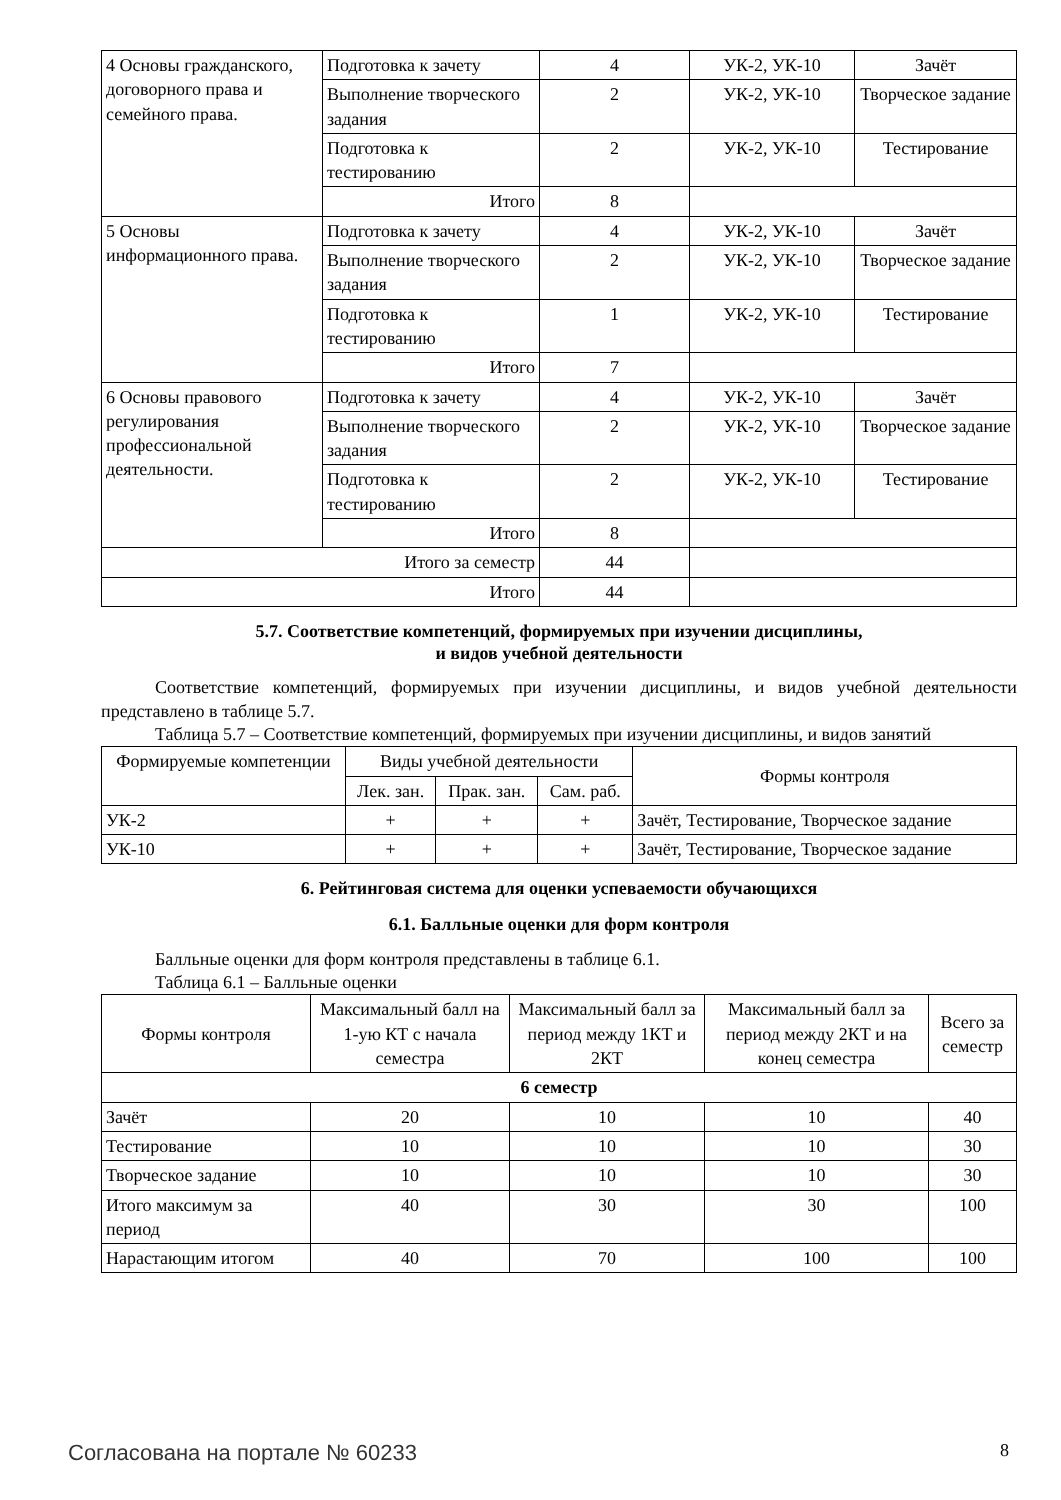| 4 Основы гражданского, договорного права и семейного права. | Подготовка к зачету | 4 | УК-2, УК-10 | Зачёт |
| | Выполнение творческого задания | 2 | УК-2, УК-10 | Творческое задание |
| | Подготовка к тестированию | 2 | УК-2, УК-10 | Тестирование |
| | Итого | 8 | | |
| 5 Основы информационного права. | Подготовка к зачету | 4 | УК-2, УК-10 | Зачёт |
| | Выполнение творческого задания | 2 | УК-2, УК-10 | Творческое задание |
| | Подготовка к тестированию | 1 | УК-2, УК-10 | Тестирование |
| | Итого | 7 | | |
| 6 Основы правового регулирования профессиональной деятельности. | Подготовка к зачету | 4 | УК-2, УК-10 | Зачёт |
| | Выполнение творческого задания | 2 | УК-2, УК-10 | Творческое задание |
| | Подготовка к тестированию | 2 | УК-2, УК-10 | Тестирование |
| | Итого | 8 | | |
| Итого за семестр | | 44 | | |
| Итого | | 44 | | |
5.7. Соответствие компетенций, формируемых при изучении дисциплины,
и видов учебной деятельности
Соответствие компетенций, формируемых при изучении дисциплины, и видов учебной деятельности представлено в таблице 5.7.
Таблица 5.7 – Соответствие компетенций, формируемых при изучении дисциплины, и видов занятий
| Формируемые компетенции | Виды учебной деятельности | | | Формы контроля |
| --- | --- | --- | --- | --- |
| | Лек. зан. | Прак. зан. | Сам. раб. | |
| УК-2 | + | + | + | Зачёт, Тестирование, Творческое задание |
| УК-10 | + | + | + | Зачёт, Тестирование, Творческое задание |
6. Рейтинговая система для оценки успеваемости обучающихся
6.1. Балльные оценки для форм контроля
Балльные оценки для форм контроля представлены в таблице 6.1.
Таблица 6.1 – Балльные оценки
| Формы контроля | Максимальный балл на 1-ую КТ с начала семестра | Максимальный балл за период между 1КТ и 2КТ | Максимальный балл за период между 2КТ и на конец семестра | Всего за семестр |
| --- | --- | --- | --- | --- |
| 6 семестр | | | | |
| Зачёт | 20 | 10 | 10 | 40 |
| Тестирование | 10 | 10 | 10 | 30 |
| Творческое задание | 10 | 10 | 10 | 30 |
| Итого максимум за период | 40 | 30 | 30 | 100 |
| Нарастающим итогом | 40 | 70 | 100 | 100 |
Согласована на портале № 60233 8